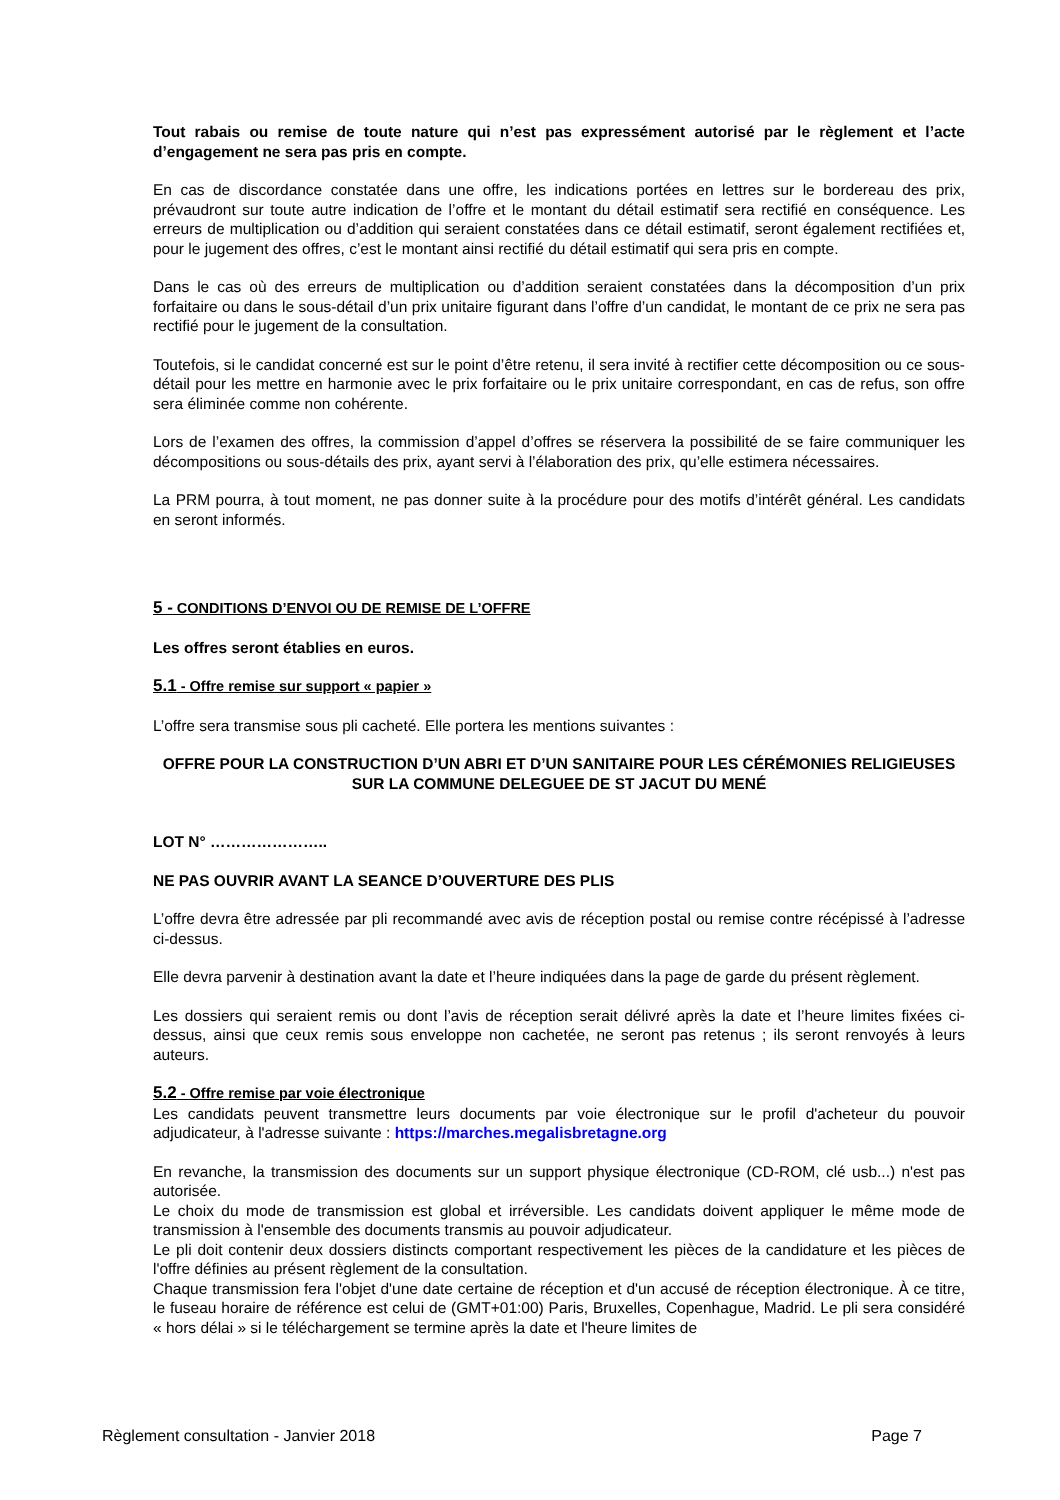Tout rabais ou remise de toute nature qui n’est pas expressément autorisé par le règlement et l’acte d’engagement ne sera pas pris en compte.
En cas de discordance constatée dans une offre, les indications portées en lettres sur le bordereau des prix, prévaudront sur toute autre indication de l’offre et le montant du détail estimatif sera rectifié en conséquence. Les erreurs de multiplication ou d’addition qui seraient constatées dans ce détail estimatif, seront également rectifiées et, pour le jugement des offres, c’est le montant ainsi rectifié du détail estimatif qui sera pris en compte.
Dans le cas où des erreurs de multiplication ou d’addition seraient constatées dans la décomposition d’un prix forfaitaire ou dans le sous-détail d’un prix unitaire figurant dans l’offre d’un candidat, le montant de ce prix ne sera pas rectifié pour le jugement de la consultation.
Toutefois, si le candidat concerné est sur le point d’être retenu, il sera invité à rectifier cette décomposition ou ce sous-détail pour les mettre en harmonie avec le prix forfaitaire ou le prix unitaire correspondant, en cas de refus, son offre sera éliminée comme non cohérente.
Lors de l’examen des offres, la commission d’appel d’offres se réservera la possibilité de se faire communiquer les décompositions ou sous-détails des prix, ayant servi à l’élaboration des prix, qu’elle estimera nécessaires.
La PRM pourra, à tout moment, ne pas donner suite à la procédure pour des motifs d’intérêt général. Les candidats en seront informés.
5 - CONDITIONS D’ENVOI OU DE REMISE DE L’OFFRE
Les offres seront établies en euros.
5.1 - Offre remise sur support « papier »
L’offre sera transmise sous pli cacheté. Elle portera les mentions suivantes :
OFFRE POUR LA CONSTRUCTION D’UN ABRI ET D’UN SANITAIRE POUR LES CÉRÉMONIES RELIGIEUSES SUR LA COMMUNE DELEGUEE DE ST JACUT DU MENÉ
LOT N° …………………..
NE PAS OUVRIR AVANT LA SEANCE D’OUVERTURE DES PLIS
L’offre devra être adressée par pli recommandé avec avis de réception postal ou remise contre récépissé à l’adresse ci-dessus.
Elle devra parvenir à destination avant la date et l’heure indiquées dans la page de garde du présent règlement.
Les dossiers qui seraient remis ou dont l’avis de réception serait délivré après la date et l’heure limites fixées ci-dessus, ainsi que ceux remis sous enveloppe non cachetée, ne seront pas retenus ; ils seront renvoyés à leurs auteurs.
5.2 - Offre remise par voie électronique
Les candidats peuvent transmettre leurs documents par voie électronique sur le profil d'acheteur du pouvoir adjudicateur, à l'adresse suivante : https://marches.megalisbretagne.org
En revanche, la transmission des documents sur un support physique électronique (CD-ROM, clé usb...) n'est pas autorisée.
Le choix du mode de transmission est global et irréversible. Les candidats doivent appliquer le même mode de transmission à l'ensemble des documents transmis au pouvoir adjudicateur.
Le pli doit contenir deux dossiers distincts comportant respectivement les pièces de la candidature et les pièces de l'offre définies au présent règlement de la consultation.
Chaque transmission fera l'objet d'une date certaine de réception et d'un accusé de réception électronique. À ce titre, le fuseau horaire de référence est celui de (GMT+01:00) Paris, Bruxelles, Copenhague, Madrid. Le pli sera considéré « hors délai » si le téléchargement se termine après la date et l'heure limites de
Règlement consultation - Janvier 2018 Page 7